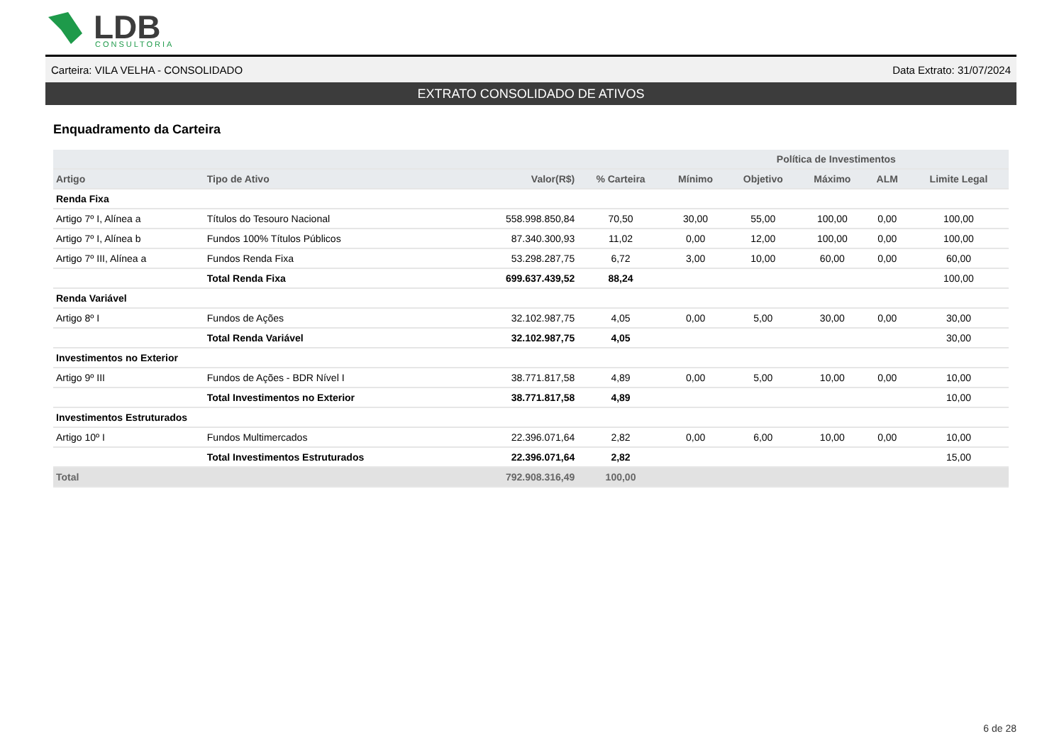LDB
CONSULTORIA
Carteira: VILA VELHA - CONSOLIDADO Data Extrato: 31/07/2024
EXTRATO CONSOLIDADO DE ATIVOS
Enquadramento da Carteira
| | | | | Política de Investimentos | | | | |
| --- | --- | --- | --- | --- | --- | --- | --- | --- |
| Artigo | Tipo de Ativo | Valor(R$) | % Carteira | Mínimo | Objetivo | Máximo | ALM | Limite Legal |
| Renda Fixa | | | | | | | | |
| Artigo 7º I, Alínea a | Títulos do Tesouro Nacional | 558.998.850,84 | 70,50 | 30,00 | 55,00 | 100,00 | 0,00 | 100,00 |
| Artigo 7º I, Alínea b | Fundos 100% Títulos Públicos | 87.340.300,93 | 11,02 | 0,00 | 12,00 | 100,00 | 0,00 | 100,00 |
| Artigo 7º III, Alínea a | Fundos Renda Fixa | 53.298.287,75 | 6,72 | 3,00 | 10,00 | 60,00 | 0,00 | 60,00 |
| | Total Renda Fixa | 699.637.439,52 | 88,24 | | | | | 100,00 |
| Renda Variável | | | | | | | | |
| Artigo 8º I | Fundos de Ações | 32.102.987,75 | 4,05 | 0,00 | 5,00 | 30,00 | 0,00 | 30,00 |
| | Total Renda Variável | 32.102.987,75 | 4,05 | | | | | 30,00 |
| Investimentos no Exterior | | | | | | | | |
| Artigo 9º III | Fundos de Ações - BDR Nível I | 38.771.817,58 | 4,89 | 0,00 | 5,00 | 10,00 | 0,00 | 10,00 |
| | Total Investimentos no Exterior | 38.771.817,58 | 4,89 | | | | | 10,00 |
| Investimentos Estruturados | | | | | | | | |
| Artigo 10º I | Fundos Multimercados | 22.396.071,64 | 2,82 | 0,00 | 6,00 | 10,00 | 0,00 | 10,00 |
| | Total Investimentos Estruturados | 22.396.071,64 | 2,82 | | | | | 15,00 |
| Total | | 792.908.316,49 | 100,00 | | | | | |
6 de 28